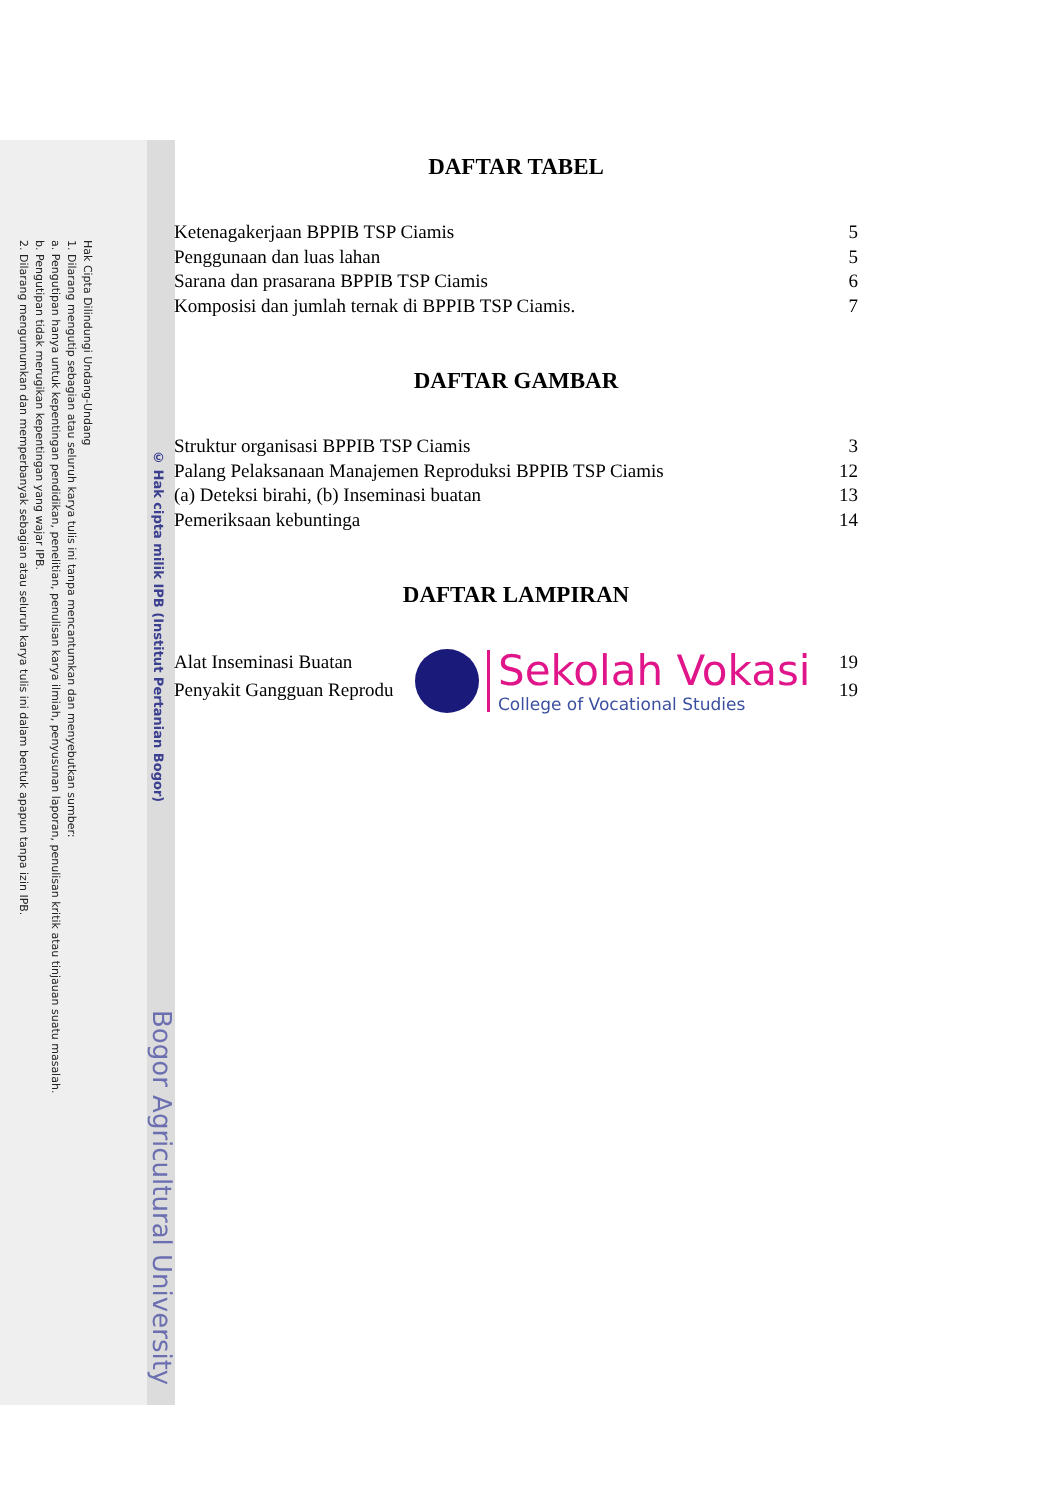Hak Cipta Dilindungi Undang-Undang
1. Dilarang mengutip sebagian atau seluruh karya tulis ini tanpa mencantumkan dan menyebutkan sumber:
a. Pengutipan hanya untuk kepentingan pendidikan, penelitian, penulisan karya ilmiah, penyusunan laporan, penulisan kritik atau tinjauan suatu masalah.
b. Pengutipan tidak merugikan kepentingan yang wajar IPB.
2. Dilarang mengumumkan dan memperbanyak sebagian atau seluruh karya tulis ini dalam bentuk apapun tanpa izin IPB.
© Hak cipta milik IPB (Institut Pertanian Bogor)
Bogor Agricultural University
DAFTAR TABEL
Ketenagakerjaan BPPIB TSP Ciamis 5
Penggunaan dan luas lahan 5
Sarana dan prasarana BPPIB TSP Ciamis 6
Komposisi dan jumlah ternak di BPPIB TSP Ciamis. 7
DAFTAR GAMBAR
Struktur organisasi BPPIB TSP Ciamis 3
Palang Pelaksanaan Manajemen Reproduksi BPPIB TSP Ciamis 12
(a) Deteksi birahi, (b) Inseminasi buatan 13
Pemeriksaan kebuntinga 14
DAFTAR LAMPIRAN
Alat Inseminasi Buatan 19
Penyakit Gangguan Reprodu 19
Sekolah Vokasi
College of Vocational Studies